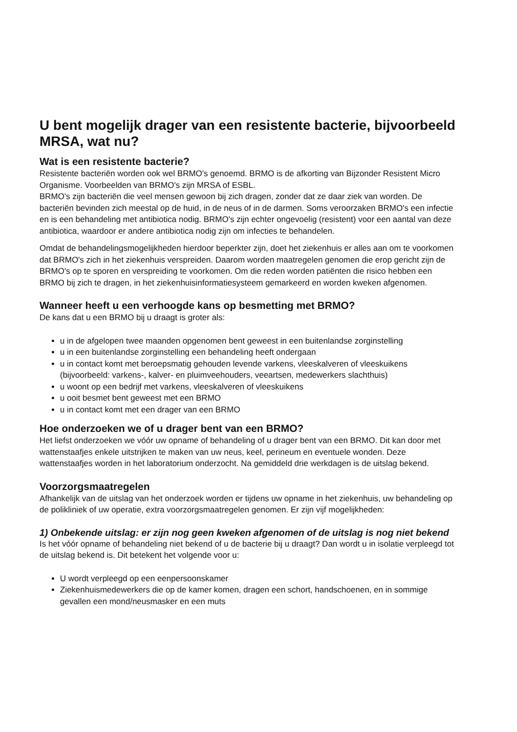U bent mogelijk drager van een resistente bacterie, bijvoorbeeld MRSA, wat nu?
Wat is een resistente bacterie?
Resistente bacteriën worden ook wel BRMO's genoemd. BRMO is de afkorting van Bijzonder Resistent Micro Organisme. Voorbeelden van BRMO's zijn MRSA of ESBL.
BRMO's zijn bacteriën die veel mensen gewoon bij zich dragen, zonder dat ze daar ziek van worden. De bacteriën bevinden zich meestal op de huid, in de neus of in de darmen. Soms veroorzaken BRMO's een infectie en is een behandeling met antibiotica nodig. BRMO's zijn echter ongevoelig (resistent) voor een aantal van deze antibiotica, waardoor er andere antibiotica nodig zijn om infecties te behandelen.
Omdat de behandelingsmogelijkheden hierdoor beperkter zijn, doet het ziekenhuis er alles aan om te voorkomen dat BRMO's zich in het ziekenhuis verspreiden. Daarom worden maatregelen genomen die erop gericht zijn de BRMO's op te sporen en verspreiding te voorkomen. Om die reden worden patiënten die risico hebben een BRMO bij zich te dragen, in het ziekenhuisinformatiesysteem gemarkeerd en worden kweken afgenomen.
Wanneer heeft u een verhoogde kans op besmetting met BRMO?
De kans dat u een BRMO bij u draagt is groter als:
u in de afgelopen twee maanden opgenomen bent geweest in een buitenlandse zorginstelling
u in een buitenlandse zorginstelling een behandeling heeft ondergaan
u in contact komt met beroepsmatig gehouden levende varkens, vleeskalveren of vleeskuikens (bijvoorbeeld: varkens-, kalver- en pluimveehouders, veeartsen, medewerkers slachthuis)
u woont op een bedrijf met varkens, vleeskalveren of vleeskuikens
u ooit besmet bent geweest met een BRMO
u in contact komt met een drager van een BRMO
Hoe onderzoeken we of u drager bent van een BRMO?
Het liefst onderzoeken we vóór uw opname of behandeling of u drager bent van een BRMO. Dit kan door met wattenstaafjes enkele uitstrijken te maken van uw neus, keel, perineum en eventuele wonden. Deze wattenstaafjes worden in het laboratorium onderzocht. Na gemiddeld drie werkdagen is de uitslag bekend.
Voorzorgsmaatregelen
Afhankelijk van de uitslag van het onderzoek worden er tijdens uw opname in het ziekenhuis, uw behandeling op de polikliniek of uw operatie, extra voorzorgsmaatregelen genomen. Er zijn vijf mogelijkheden:
1) Onbekende uitslag: er zijn nog geen kweken afgenomen of de uitslag is nog niet bekend
Is het vóór opname of behandeling niet bekend of u de bacterie bij u draagt? Dan wordt u in isolatie verpleegd tot de uitslag bekend is. Dit betekent het volgende voor u:
U wordt verpleegd op een eenpersoonskamer
Ziekenhuismedewerkers die op de kamer komen, dragen een schort, handschoenen, en in sommige gevallen een mond/neusmasker en een muts